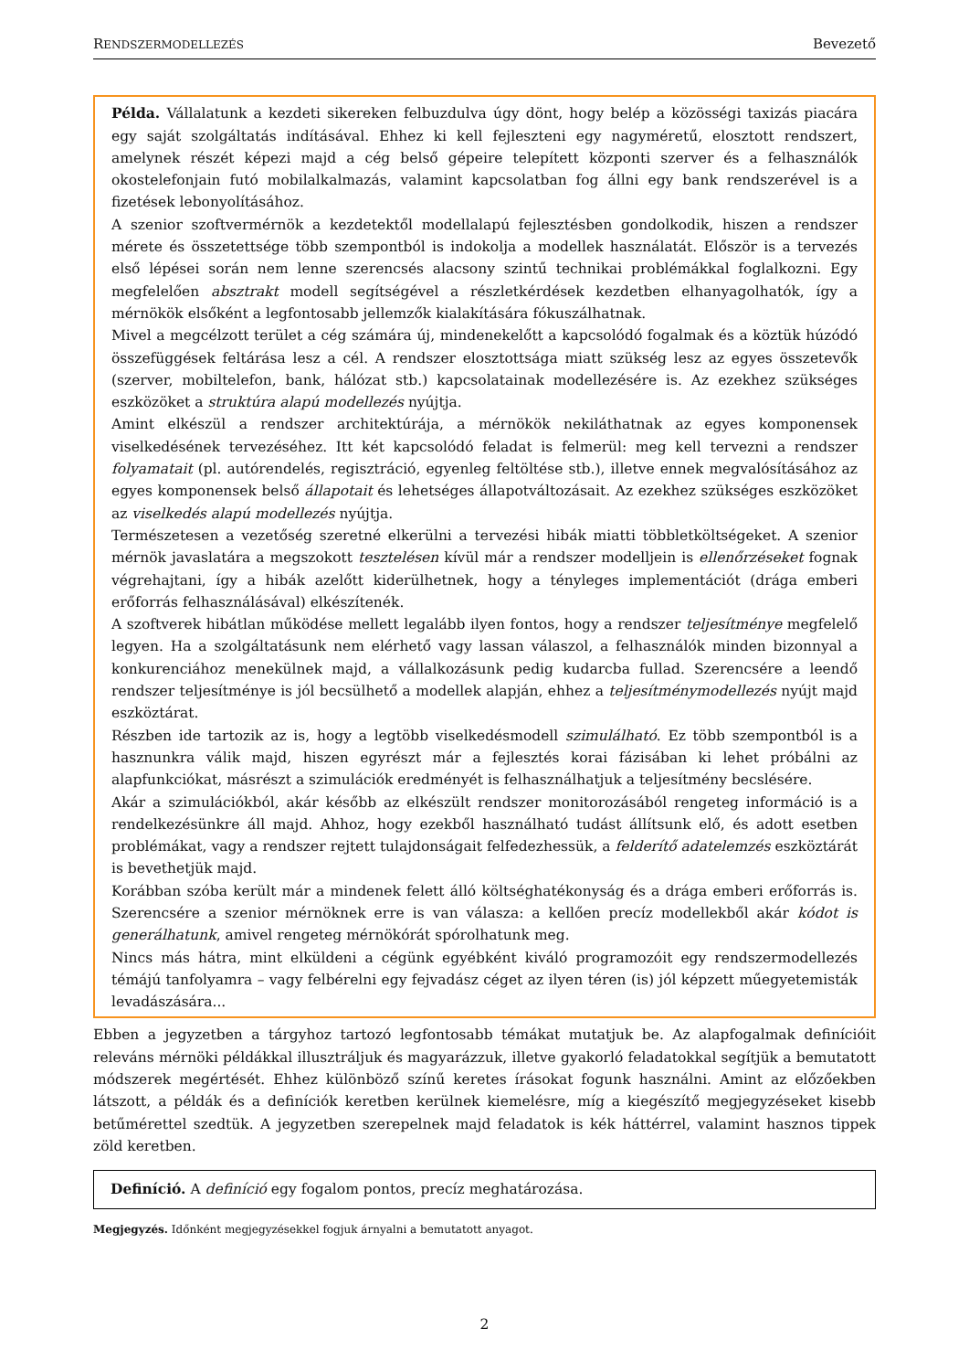RENDSZERMODELLEZÉS Bevezető
Példa. Vállalatunk a kezdeti sikereken felbuzdulva úgy dönt, hogy belép a közösségi taxizás piacára egy saját szolgáltatás indításával. Ehhez ki kell fejleszteni egy nagyméretű, elosztott rendszert, amelynek részét képezi majd a cég belső gépeire telepített központi szerver és a felhasználók okostelefonjain futó mobilalkalmazás, valamint kapcsolatban fog állni egy bank rendszerével is a fizetések lebonyolításához.
A szenior szoftvermérnök a kezdetektől modellalapú fejlesztésben gondolkodik, hiszen a rendszer mérete és összetettsége több szempontból is indokolja a modellek használatát. Először is a tervezés első lépései során nem lenne szerencsés alacsony szintű technikai problémákkal foglalkozni. Egy megfelelően absztrakt modell segítségével a részletkérdések kezdetben elhanyagolhatók, így a mérnökök elsőként a legfontosabb jellemzők kialakítására fókuszálhatnak.
Mivel a megcélzott terület a cég számára új, mindenekelőtt a kapcsolódó fogalmak és a köztük húzódó összefüggések feltárása lesz a cél. A rendszer elosztottsága miatt szükség lesz az egyes összetevők (szerver, mobiltelefon, bank, hálózat stb.) kapcsolatainak modellezésére is. Az ezekhez szükséges eszközöket a struktúra alapú modellezés nyújtja.
Amint elkészül a rendszer architektúrája, a mérnökök nekiláthatnak az egyes komponensek viselkedésének tervezéséhez. Itt két kapcsolódó feladat is felmerül: meg kell tervezni a rendszer folyamatait (pl. autórendelés, regisztráció, egyenleg feltöltése stb.), illetve ennek megvalósításához az egyes komponensek belső állapotait és lehetséges állapotváltozásait. Az ezekhez szükséges eszközöket az viselkedés alapú modellezés nyújtja.
Természetesen a vezetőség szeretné elkerülni a tervezési hibák miatti többletköltségeket. A szenior mérnök javaslatára a megszokott tesztelésen kívül már a rendszer modelljein is ellenőrzéseket fognak végrehajtani, így a hibák azelőtt kiderülhetnek, hogy a tényleges implementációt (drága emberi erőforrás felhasználásával) elkészítenék.
A szoftverek hibátlan működése mellett legalább ilyen fontos, hogy a rendszer teljesítménye megfelelő legyen. Ha a szolgáltatásunk nem elérhető vagy lassan válaszol, a felhasználók minden bizonnyal a konkurenciához menekülnek majd, a vállalkozásunk pedig kudarcba fullad. Szerencsére a leendő rendszer teljesítménye is jól becsülhető a modellek alapján, ehhez a teljesítménymodellezés nyújt majd eszköztárat.
Részben ide tartozik az is, hogy a legtöbb viselkedésmodell szimulálható. Ez több szempontból is a hasznunkra válik majd, hiszen egyrészt már a fejlesztés korai fázisában ki lehet próbálni az alapfunkciókat, másrészt a szimulációk eredményét is felhasználhatjuk a teljesítmény becslésére.
Akár a szimulációkból, akár később az elkészült rendszer monitorozásából rengeteg információ is a rendelkezésünkre áll majd. Ahhoz, hogy ezekből használható tudást állítsunk elő, és adott esetben problémákat, vagy a rendszer rejtett tulajdonságait felfedezhessük, a felderítő adatelemzés eszköztárát is bevethetjük majd.
Korábban szóba került már a mindenek felett álló költséghatékonyság és a drága emberi erőforrás is. Szerencsére a szenior mérnöknek erre is van válasza: a kellően precíz modellekből akár kódot is generálhatunk, amivel rengeteg mérnökórát spórolhatunk meg.
Nincs más hátra, mint elküldeni a cégünk egyébként kiváló programozóit egy rendszermodellezés témájú tanfolyamra – vagy felbérelni egy fejvadász céget az ilyen téren (is) jól képzett műegyetemisták levadászására...
Ebben a jegyzetben a tárgyhoz tartozó legfontosabb témákat mutatjuk be. Az alapfogalmak definícióit releváns mérnöki példákkal illusztráljuk és magyarázzuk, illetve gyakorló feladatokkal segítjük a bemutatott módszerek megértését. Ehhez különböző színű keretes írásokat fogunk használni. Amint az előzőekben látszott, a példák és a definíciók keretben kerülnek kiemelésre, míg a kiegészítő megjegyzéseket kisebb betűmérettel szedtük. A jegyzetben szerepelnek majd feladatok is kék háttérrel, valamint hasznos tippek zöld keretben.
Definíció. A definíció egy fogalom pontos, precíz meghatározása.
Megjegyzés. Időnként megjegyzésekkel fogjuk árnyalni a bemutatott anyagot.
2